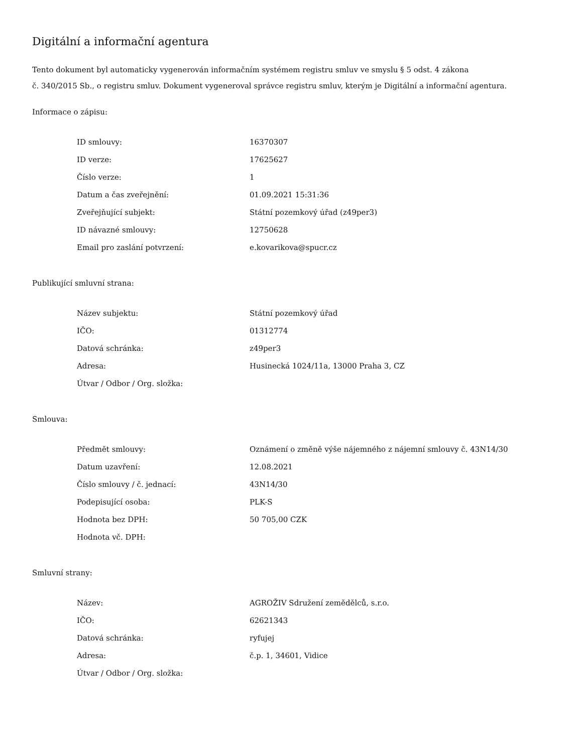Digitální a informační agentura
Tento dokument byl automaticky vygenerován informačním systémem registru smluv ve smyslu § 5 odst. 4 zákona
č. 340/2015 Sb., o registru smluv. Dokument vygeneroval správce registru smluv, kterým je Digitální a informační agentura.
Informace o zápisu:
| ID smlouvy: | 16370307 |
| ID verze: | 17625627 |
| Číslo verze: | 1 |
| Datum a čas zveřejnění: | 01.09.2021 15:31:36 |
| Zveřejňující subjekt: | Státní pozemkový úřad (z49per3) |
| ID návazné smlouvy: | 12750628 |
| Email pro zaslání potvrzení: | e.kovarikova@spucr.cz |
Publikující smluvní strana:
| Název subjektu: | Státní pozemkový úřad |
| IČO: | 01312774 |
| Datová schránka: | z49per3 |
| Adresa: | Husinecká 1024/11a, 13000 Praha 3, CZ |
| Útvar / Odbor / Org. složka: | |
Smlouva:
| Předmět smlouvy: | Oznámení o změně výše nájemného z nájemní smlouvy č. 43N14/30 |
| Datum uzavření: | 12.08.2021 |
| Číslo smlouvy / č. jednací: | 43N14/30 |
| Podepisující osoba: | PLK-S |
| Hodnota bez DPH: | 50 705,00 CZK |
| Hodnota vč. DPH: | |
Smluvní strany:
| Název: | AGROŽIV Sdružení zemědělců, s.r.o. |
| IČO: | 62621343 |
| Datová schránka: | ryfujej |
| Adresa: | č.p. 1, 34601, Vidice |
| Útvar / Odbor / Org. složka: | |